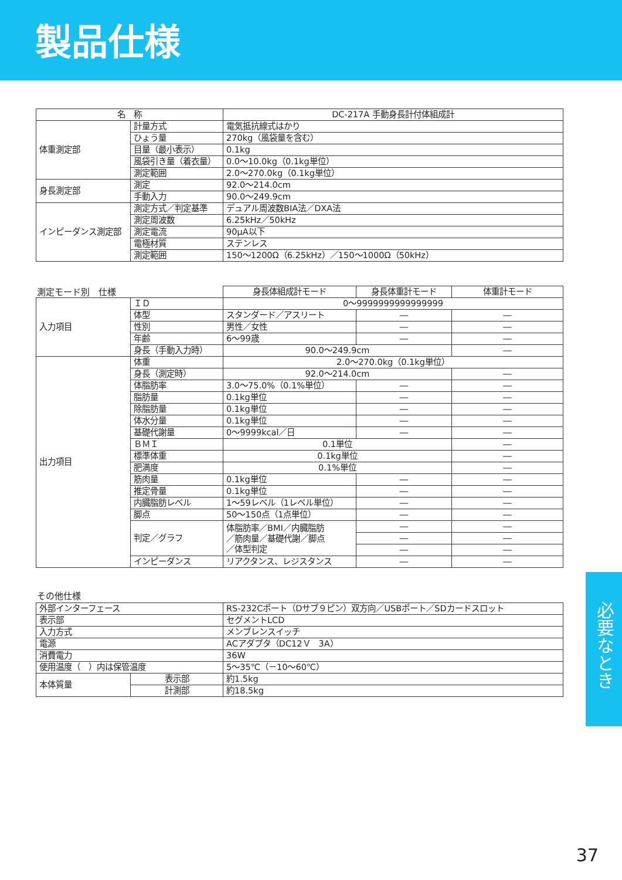製品仕様
| 名 称 | | DC-217A 手動身長計付体組成計 |
| --- | --- | --- |
| 体重測定部 | 計量方式 | 電気抵抗線式はかり |
| | ひょう量 | 270kg（風袋量を含む） |
| | 目量（最小表示） | 0.1kg |
| | 風袋引き量（着衣量） | 0.0～10.0kg（0.1kg単位） |
| | 測定範囲 | 2.0～270.0kg（0.1kg単位） |
| 身長測定部 | 測定 | 92.0～214.0cm |
| | 手動入力 | 90.0～249.9cm |
| インピーダンス測定部 | 測定方式／判定基準 | デュアル周波数BIA法／DXA法 |
| | 測定周波数 | 6.25kHz／50kHz |
| | 測定電流 | 90μA以下 |
| | 電極材質 | ステンレス |
| | 測定範囲 | 150～1200Ω（6.25kHz）／150～1000Ω（50kHz） |
測定モード別　仕様
| | | 身長体組成計モード | 身長体重計モード | 体重計モード |
| 入力項目 | ＩＤ | 0～9999999999999999 | | |
| | 体型 | スタンダード／アスリート | ― | ― |
| | 性別 | 男性／女性 | ― | ― |
| | 年齢 | 6～99歳 | ― | ― |
| | 身長（手動入力時） | 90.0～249.9cm | | ― |
| 出力項目 | 体重 | 2.0～270.0kg（0.1kg単位） | | |
| | 身長（測定時） | 92.0～214.0cm | | ― |
| | 体脂肪率 | 3.0～75.0%（0.1%単位） | ― | ― |
| | 脂肪量 | 0.1kg単位 | ― | ― |
| | 除脂肪量 | 0.1kg単位 | ― | ― |
| | 体水分量 | 0.1kg単位 | ― | ― |
| | 基礎代謝量 | 0～9999kcal／日 | ― | ― |
| | ＢＭＩ | 0.1単位 | | ― |
| | 標準体重 | 0.1kg単位 | | ― |
| | 肥満度 | 0.1%単位 | | ― |
| | 筋肉量 | 0.1kg単位 | ― | ― |
| | 推定骨量 | 0.1kg単位 | ― | ― |
| | 内臓脂肪レベル | 1～59レベル（1レベル単位） | ― | ― |
| | 脚点 | 50～150点（1点単位） | ― | ― |
| | 判定／グラフ | 体脂肪率／BMI／内臓脂肪 ／筋肉量／基礎代謝／脚点 ／体型判定 | ― | ― |
| | | | ― | ― |
| | | | ― | ― |
| | インピーダンス | リアクタンス、レジスタンス | ― | ― |
その他仕様
| 外部インターフェース | | RS-232Cポート（Dサブ９ピン）双方向／USBポート／SDカードスロット |
| 表示部 | | セグメントLCD |
| 入力方式 | | メンブレンスイッチ |
| 電源 | | ACアダプタ（DC12Ｖ 3A） |
| 消費電力 | | 36W |
| 使用温度（ ）内は保管温度 | | 5～35℃（－10～60℃） |
| 本体質量 | 表示部 | 約1.5kg |
| | 計測部 | 約18.5kg |
必要なとき
37